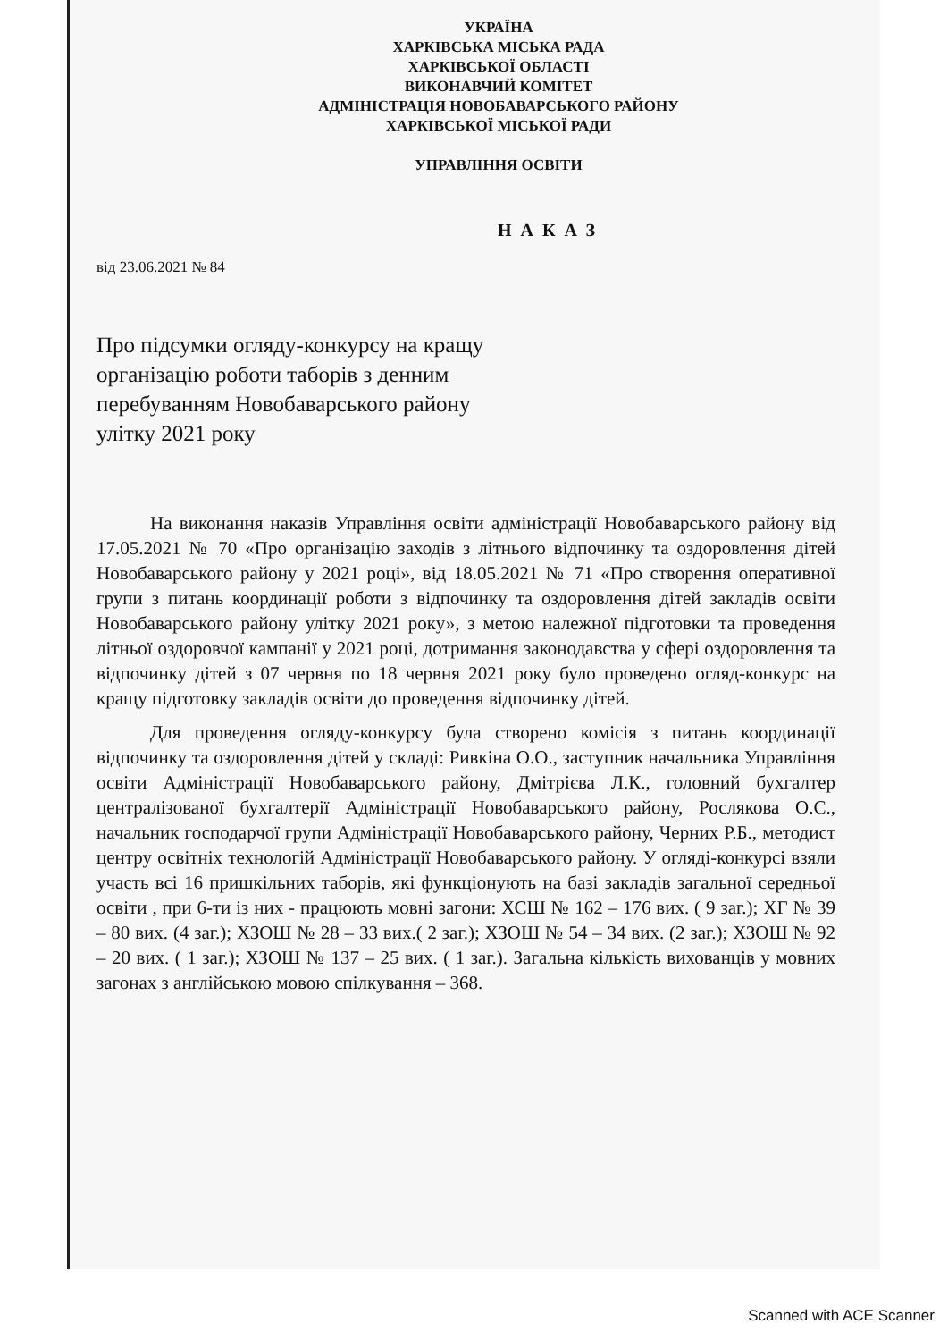УКРАЇНА
ХАРКІВСЬКА МІСЬКА РАДА
ХАРКІВСЬКОЇ ОБЛАСТІ
ВИКОНАВЧИЙ КОМІТЕТ
АДМІНІСТРАЦІЯ НОВОБАВАРСЬКОГО РАЙОНУ
ХАРКІВСЬКОЇ МІСЬКОЇ РАДИ
УПРАВЛІННЯ ОСВІТИ
НАКАЗ
від 23.06.2021 № 84
Про підсумки огляду-конкурсу на кращу організацію роботи таборів з денним перебуванням Новобаварського району улітку 2021 року
На виконання наказів Управління освіти адміністрації Новобаварського району від 17.05.2021 № 70 «Про організацію заходів з літнього відпочинку та оздоровлення дітей Новобаварського району у 2021 році», від 18.05.2021 № 71 «Про створення оперативної групи з питань координації роботи з відпочинку та оздоровлення дітей закладів освіти Новобаварського району улітку 2021 року», з метою належної підготовки та проведення літньої оздоровчої кампанії у 2021 році, дотримання законодавства у сфері оздоровлення та відпочинку дітей з 07 червня по 18 червня 2021 року було проведено огляд-конкурс на кращу підготовку закладів освіти до проведення відпочинку дітей.
Для проведення огляду-конкурсу була створено комісія з питань координації відпочинку та оздоровлення дітей у складі: Ривкіна О.О., заступник начальника Управління освіти Адміністрації Новобаварського району, Дмітрієва Л.К., головний бухгалтер централізованої бухгалтерії Адміністрації Новобаварського району, Рослякова О.С., начальник господарчої групи Адміністрації Новобаварського району, Черних Р.Б., методист центру освітніх технологій Адміністрації Новобаварського району. У огляді-конкурсі взяли участь всі 16 пришкільних таборів, які функціонують на базі закладів загальної середньої освіти , при 6-ти із них - працюють мовні загони: ХСШ № 162 – 176 вих. ( 9 заг.); ХГ № 39 – 80 вих. (4 заг.); ХЗОШ № 28 – 33 вих.( 2 заг.); ХЗОШ № 54 – 34 вих. (2 заг.); ХЗОШ № 92 – 20 вих. ( 1 заг.); ХЗОШ № 137 – 25 вих. ( 1 заг.). Загальна кількість вихованців у мовних загонах з англійською мовою спілкування – 368.
Scanned with ACE Scanner